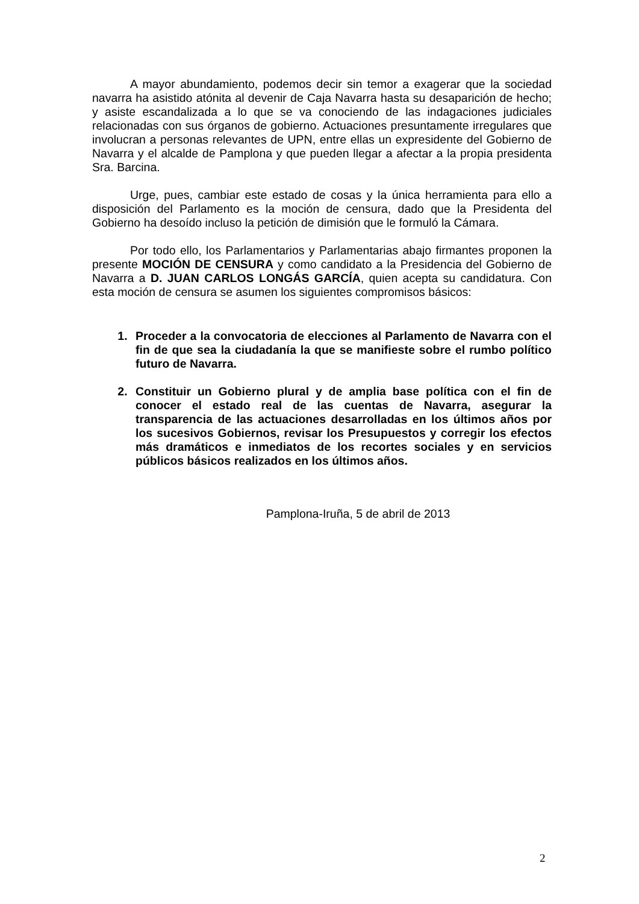A mayor abundamiento, podemos decir sin temor a exagerar que la sociedad navarra ha asistido atónita al devenir de Caja Navarra hasta su desaparición de hecho; y asiste escandalizada a lo que se va conociendo de las indagaciones judiciales relacionadas con sus órganos de gobierno. Actuaciones presuntamente irregulares que involucran a personas relevantes de UPN, entre ellas un expresidente del Gobierno de Navarra y el alcalde de Pamplona y que pueden llegar a afectar a la propia presidenta Sra. Barcina.
Urge, pues, cambiar este estado de cosas y la única herramienta para ello a disposición del Parlamento es la moción de censura, dado que la Presidenta del Gobierno ha desoído incluso la petición de dimisión que le formuló la Cámara.
Por todo ello, los Parlamentarios y Parlamentarias abajo firmantes proponen la presente MOCIÓN DE CENSURA y como candidato a la Presidencia del Gobierno de Navarra a D. JUAN CARLOS LONGÁS GARCÍA, quien acepta su candidatura. Con esta moción de censura se asumen los siguientes compromisos básicos:
1. Proceder a la convocatoria de elecciones al Parlamento de Navarra con el fin de que sea la ciudadanía la que se manifieste sobre el rumbo político futuro de Navarra.
2. Constituir un Gobierno plural y de amplia base política con el fin de conocer el estado real de las cuentas de Navarra, asegurar la transparencia de las actuaciones desarrolladas en los últimos años por los sucesivos Gobiernos, revisar los Presupuestos y corregir los efectos más dramáticos e inmediatos de los recortes sociales y en servicios públicos básicos realizados en los últimos años.
Pamplona-Iruña, 5 de abril de 2013
2